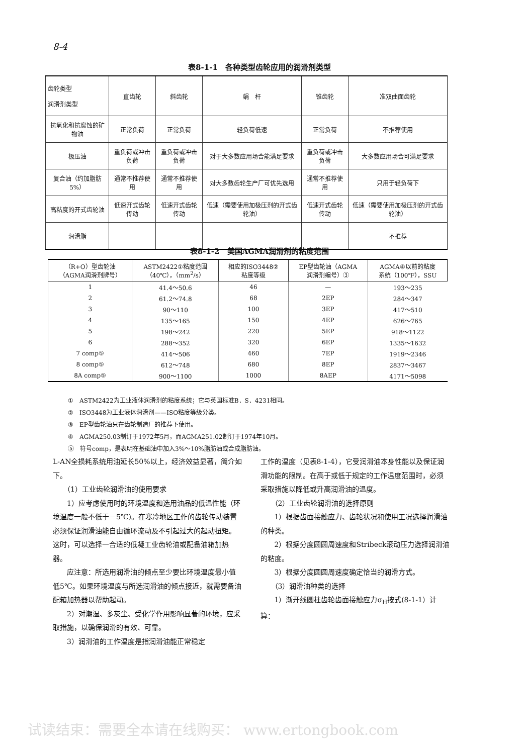8-4
表8-1-1　各种类型齿轮应用的润滑剂类型
| 齿轮类型 润滑剂类型 | 直齿轮 | 斜齿轮 | 蜗 杆 | 锥齿轮 | 准双曲面齿轮 |
| 抗氧化和抗腐蚀的矿物油 | 正常负荷 | 正常负荷 | 轻负荷低速 | 正常负荷 | 不推荐使用 |
| 极压油 | 重负荷或冲击负荷 | 重负荷或冲击负荷 | 对于大多数应用场合能满足要求 | 重负荷或冲击负荷 | 大多数应用场合可满足要求 |
| 复合油（约加脂肪5%） | 通常不推荐使用 | 通常不推荐使用 | 对大多数齿轮生产厂可优先选用 | 通常不推荐使用 | 只用于轻负荷下 |
| 高粘度的开式齿轮油 | 低速开式齿轮传动 | 低速开式齿轮传动 | 低速（需要使用加极压剂的开式齿轮油） | 低速开式齿轮传动 | 低速（需要使用加极压剂的开式齿轮油） |
| 润滑脂 | | | | | 不推荐 |
表8-1-2　美国AGMA润滑剂的粘度范围
| （R+O）型齿轮油 （AGMA润滑剂牌号） | ASTM2422①粘度范围 （40℃），（mm<sup>2</sup>/s） | 相应的ISO3448② 粘度等级 | EP型齿轮油（AGMA 润滑剂编号）③ | AGMA④以前的粘度 系统（100℉），SSU |
| --- | --- | --- | --- | --- |
| 1 | 41.4～50.6 | 46 | — | 193～235 |
| 2 | 61.2～74.8 | 68 | 2EP | 284～347 |
| 3 | 90～110 | 100 | 3EP | 417～510 |
| 4 | 135～165 | 150 | 4EP | 626～765 |
| 5 | 198～242 | 220 | 5EP | 918～1122 |
| 6 | 288～352 | 320 | 6EP | 1335～1632 |
| 7 comp⑤ | 414～506 | 460 | 7EP | 1919～2346 |
| 8 comp⑤ | 612～748 | 680 | 8EP | 2837～3467 |
| 8A comp⑤ | 900～1100 | 1000 | 8AEP | 4171～5098 |
①　ASTM2422为工业液体润滑剂的粘度系统；它与英国标准B．S．4231相同。
②　ISO3448为工业液体润滑剂——ISO粘度等级分类。
③　EP型齿轮油只在齿轮制造厂的推荐下使用。
④　AGMA250.03制订于1972年5月，而AGMA251.02制订于1974年10月。
⑤　符号comp，是表明在基础油中加入3%～10%脂肪油或合成脂肪油。
L-AN全损耗系统用油延长50%以上，经济效益显著，简介如下。
　　（1）工业齿轮润滑油的使用要求
　　1）应考虑使用时的环境温度和选用油品的低温性能（环境温度一般不低于－5℃)。在寒冷地区工作的齿轮传动装置必须保证润滑油能自由循环流动及不引起过大的起动扭矩。这时，可以选择一合适的低凝工业齿轮油或配备油箱加热器。
　　应注意：所选用润滑油的倾点至少要比环境温度最小值低5℃。如果环境温度与所选润滑油的倾点接近，就需要备油配箱加热器以帮助起动。
　　2）对潮湿、多灰尘、受化学作用影响显著的环境，应采取措施，以确保润滑的有效、可靠。
　　3）润滑油的工作温度是指润滑油能正常稳定
工作的温度（见表8-1-4），它受润滑油本身性能以及保证润滑功能的限制。在高于或低于规定的工作温度范围时，必须采取措施以降低或升高润滑油的温度。
　　（2）工业齿轮润滑油的选择原则
　　1）根据齿面接触应力、齿轮状况和使用工况选择润滑油的种类。
　　2）根据分度圆圆周速度和Stribeck滚动压力选择润滑油的粘度。
　　3）根据分度圆圆周速度确定恰当的润滑方式。
　　（3）润滑油种类的选择
　　1）渐开线圆柱齿轮齿面接触应力σ<sub>H</sub>按式(8-1-1）计算：
试读结束：需要全本请在线购买： www.ertongbook.com